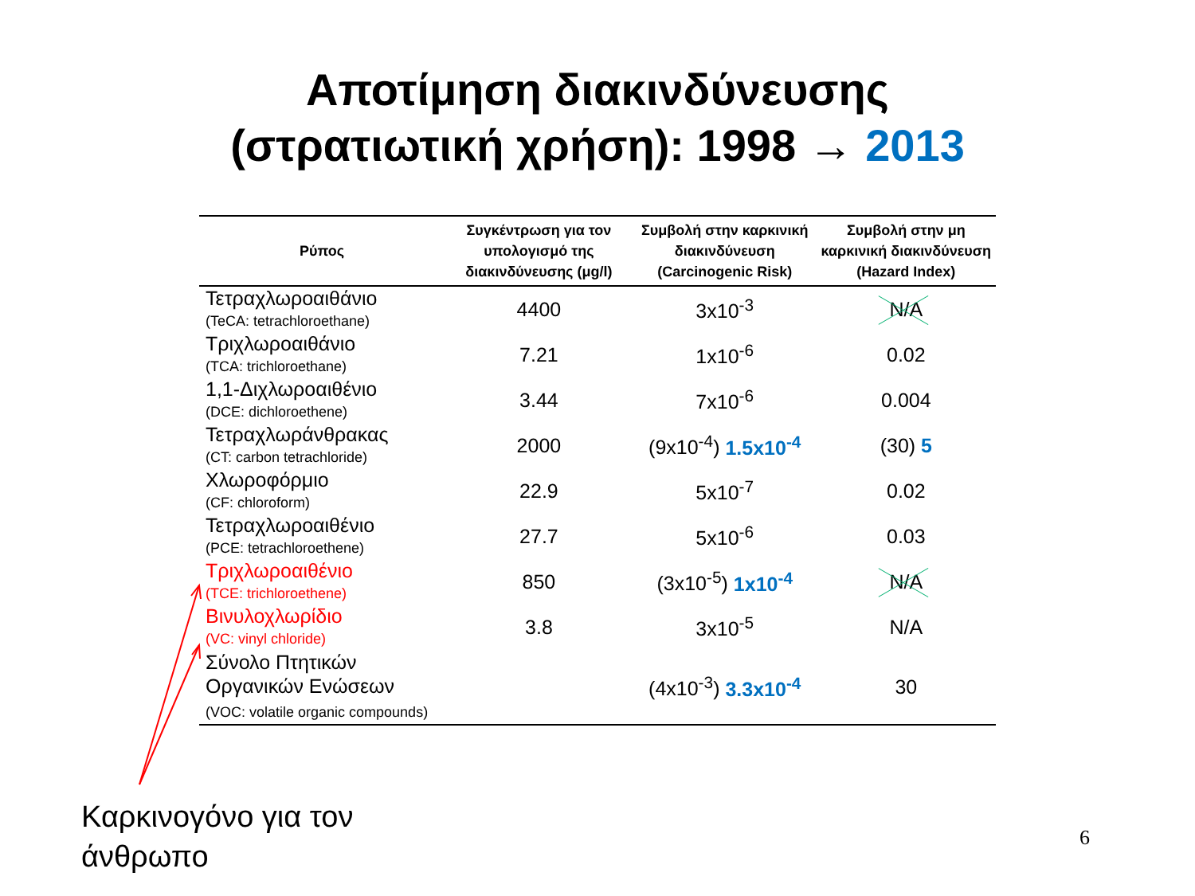Αποτίμηση διακινδύνευσης (στρατιωτική χρήση): 1998 → 2013
| Ρύπος | Συγκέντρωση για τον υπολογισμό της διακινδύνευσης (μg/l) | Συμβολή στην καρκινική διακινδύνευση (Carcinogenic Risk) | Συμβολή στην μη καρκινική διακινδύνευση (Hazard Index) |
| --- | --- | --- | --- |
| Τετραχλωροαιθάνιο (TeCA: tetrachloroethane) | 4400 | 3x10<sup>-3</sup> | N/A |
| Τριχλωροαιθάνιο (TCA: trichloroethane) | 7.21 | 1x10<sup>-6</sup> | 0.02 |
| 1,1-Διχλωροαιθένιο (DCE: dichloroethene) | 3.44 | 7x10<sup>-6</sup> | 0.004 |
| Τετραχλωράνθρακας (CT: carbon tetrachloride) | 2000 | (9x10<sup>-4</sup>) 1.5x10<sup>-4</sup> | (30) 5 |
| Χλωροφόρμιο (CF: chloroform) | 22.9 | 5x10<sup>-7</sup> | 0.02 |
| Τετραχλωροαιθένιο (PCE: tetrachloroethene) | 27.7 | 5x10<sup>-6</sup> | 0.03 |
| Τριχλωροαιθένιο (TCE: trichloroethene) | 850 | (3x10<sup>-5</sup>) 1x10<sup>-4</sup> | N/A |
| Βινυλοχλωρίδιο (VC: vinyl chloride) | 3.8 | 3x10<sup>-5</sup> | N/A |
| Σύνολο Πτητικών Οργανικών Ενώσεων (VOC: volatile organic compounds) | | (4x10<sup>-3</sup>) 3.3x10<sup>-4</sup> | 30 |
Καρκινογόνο για τον
άνθρωπο
6